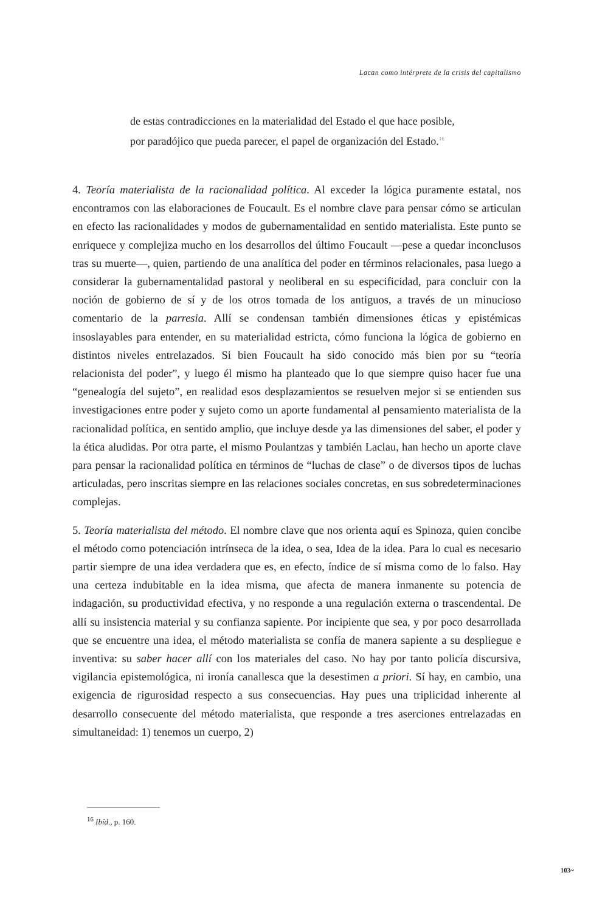Lacan como intérprete de la crisis del capitalismo
de estas contradicciones en la materialidad del Estado el que hace posible, por paradójico que pueda parecer, el papel de organización del Estado.<sup>16</sup>
4. Teoría materialista de la racionalidad política. Al exceder la lógica puramente estatal, nos encontramos con las elaboraciones de Foucault. Es el nombre clave para pensar cómo se articulan en efecto las racionalidades y modos de gubernamentalidad en sentido materialista. Este punto se enriquece y complejiza mucho en los desarrollos del último Foucault —pese a quedar inconclusos tras su muerte—, quien, partiendo de una analítica del poder en términos relacionales, pasa luego a considerar la gubernamentalidad pastoral y neoliberal en su especificidad, para concluir con la noción de gobierno de sí y de los otros tomada de los antiguos, a través de un minucioso comentario de la parresia. Allí se condensan también dimensiones éticas y epistémicas insoslayables para entender, en su materialidad estricta, cómo funciona la lógica de gobierno en distintos niveles entrelazados. Si bien Foucault ha sido conocido más bien por su “teoría relacionista del poder”, y luego él mismo ha planteado que lo que siempre quiso hacer fue una “genealogía del sujeto”, en realidad esos desplazamientos se resuelven mejor si se entienden sus investigaciones entre poder y sujeto como un aporte fundamental al pensamiento materialista de la racionalidad política, en sentido amplio, que incluye desde ya las dimensiones del saber, el poder y la ética aludidas. Por otra parte, el mismo Poulantzas y también Laclau, han hecho un aporte clave para pensar la racionalidad política en términos de “luchas de clase” o de diversos tipos de luchas articuladas, pero inscritas siempre en las relaciones sociales concretas, en sus sobredeterminaciones complejas.
5. Teoría materialista del método. El nombre clave que nos orienta aquí es Spinoza, quien concibe el método como potenciación intrínseca de la idea, o sea, Idea de la idea. Para lo cual es necesario partir siempre de una idea verdadera que es, en efecto, índice de sí misma como de lo falso. Hay una certeza indubitable en la idea misma, que afecta de manera inmanente su potencia de indagación, su productividad efectiva, y no responde a una regulación externa o trascendental. De allí su insistencia material y su confianza sapiente. Por incipiente que sea, y por poco desarrollada que se encuentre una idea, el método materialista se confía de manera sapiente a su despliegue e inventiva: su saber hacer allí con los materiales del caso. No hay por tanto policía discursiva, vigilancia epistemológica, ni ironía canallesca que la desestimen a priori. Sí hay, en cambio, una exigencia de rigurosidad respecto a sus consecuencias. Hay pues una triplicidad inherente al desarrollo consecuente del método materialista, que responde a tres aserciones entrelazadas en simultaneidad: 1) tenemos un cuerpo, 2)
<sup>16</sup> Ibíd., p. 160.
103~